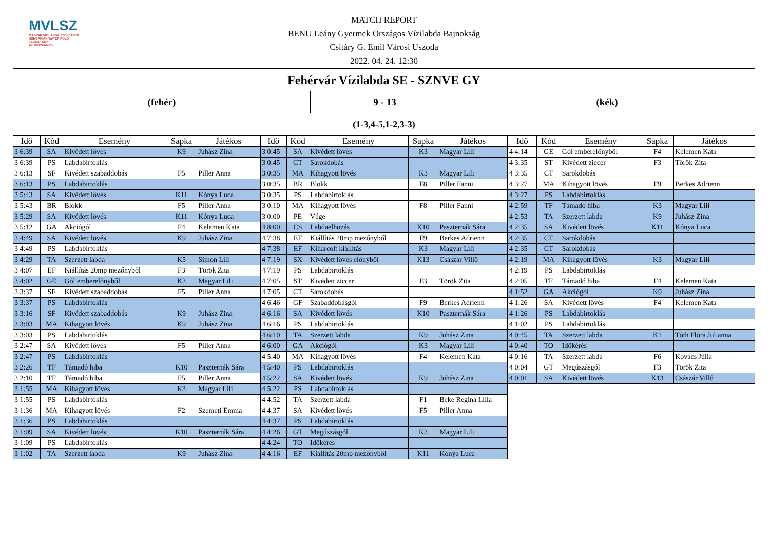MVLSZ
MAGYAR VÍZILABDA SZÖVETSÉG
HUNGARIAN WATER POLO FEDERATION
WATERPOLO.HU
MATCH REPORT
BENU Leány Gyermek Országos Vízilabda Bajnokság
Csitáry G. Emil Városi Uszoda
2022. 04. 24. 12:30
Fehérvár Vízilabda SE - SZNVE GY
(fehér) 9 - 13 (kék)
(1-3,4-5,1-2,3-3)
| Idő | Kód | Esemény | Sapka | Játékos |
| --- | --- | --- | --- | --- |
| 3 6:39 | SA | Kivédett lövés | K9 | Juhász Zina |
| 3 6:39 | PS | Labdabirtoklás | | |
| 3 6:13 | SF | Kivédett szabaddobás | F5 | Piller Anna |
| 3 6:13 | PS | Labdabirtoklás | | |
| 3 5:43 | SA | Kivédett lövés | K11 | Kónya Luca |
| 3 5:43 | BR | Blokk | F5 | Piller Anna |
| 3 5:29 | SA | Kivédett lövés | K11 | Kónya Luca |
| 3 5:12 | GA | Akciógól | F4 | Kelemen Kata |
| 3 4:49 | SA | Kivédett lövés | K9 | Juhász Zina |
| 3 4:49 | PS | Labdabirtoklás | | |
| 3 4:29 | TA | Szerzett labda | K5 | Simon Lili |
| 3 4:07 | EF | Kiállítás 20mp mezőnyből | F3 | Török Zita |
| 3 4:02 | GE | Gól emberelőnyből | K3 | Magyar Lili |
| 3 3:37 | SF | Kivédett szabaddobás | F5 | Piller Anna |
| 3 3:37 | PS | Labdabirtoklás | | |
| 3 3:16 | SF | Kivédett szabaddobás | K9 | Juhász Zina |
| 3 3:03 | MA | Kihagyott lövés | K9 | Juhász Zina |
| 3 3:03 | PS | Labdabirtoklás | | |
| 3 2:47 | SA | Kivédett lövés | F5 | Piller Anna |
| 3 2:47 | PS | Labdabirtoklás | | |
| 3 2:26 | TF | Támadó hiba | K10 | Paszternák Sára |
| 3 2:10 | TF | Támadó hiba | F5 | Piller Anna |
| 3 1:55 | MA | Kihagyott lövés | K3 | Magyar Lili |
| 3 1:55 | PS | Labdabirtoklás | | |
| 3 1:36 | MA | Kihagyott lövés | F2 | Szemeti Emma |
| 3 1:36 | PS | Labdabirtoklás | | |
| 3 1:09 | SA | Kivédett lövés | K10 | Paszternák Sára |
| 3 1:09 | PS | Labdabirtoklás | | |
| 3 1:02 | TA | Szerzett labda | K9 | Juhász Zina |
| Idő | Kód | Esemény | Sapka | Játékos |
| --- | --- | --- | --- | --- |
| 3 0:45 | SA | Kivédett lövés | K3 | Magyar Lili |
| 3 0:45 | CT | Sarokdobás | | |
| 3 0:35 | MA | Kihagyott lövés | K3 | Magyar Lili |
| 3 0:35 | BR | Blokk | F8 | Piller Fanni |
| 3 0:35 | PS | Labdabirtoklás | | |
| 3 0:10 | MA | Kihagyott lövés | F8 | Piller Fanni |
| 3 0:00 | PE | Vége | | |
| 4 8:00 | CS | Labdaelhozás | K10 | Paszternák Sára |
| 4 7:38 | EF | Kiállítás 20mp mezőnyből | F9 | Berkes Adrienn |
| 4 7:38 | EF | Kiharcolt kiállítás | K3 | Magyar Lili |
| 4 7:19 | SX | Kivédett lövés előnyből | K13 | Császár Villő |
| 4 7:19 | PS | Labdabirtoklás | | |
| 4 7:05 | ST | Kivédett ziccer | F3 | Török Zita |
| 4 7:05 | CT | Sarokdobás | | |
| 4 6:46 | GF | Szabaddobásgól | F9 | Berkes Adrienn |
| 4 6:16 | SA | Kivédett lövés | K10 | Paszternák Sára |
| 4 6:16 | PS | Labdabirtoklás | | |
| 4 6:10 | TA | Szerzett labda | K9 | Juhász Zina |
| 4 6:00 | GA | Akciógól | K3 | Magyar Lili |
| 4 5:40 | MA | Kihagyott lövés | F4 | Kelemen Kata |
| 4 5:40 | PS | Labdabirtoklás | | |
| 4 5:22 | SA | Kivédett lövés | K9 | Juhász Zina |
| 4 5:22 | PS | Labdabirtoklás | | |
| 4 4:52 | TA | Szerzett labda | F1 | Beke Regina Lilla |
| 4 4:37 | SA | Kivédett lövés | F5 | Piller Anna |
| 4 4:37 | PS | Labdabirtoklás | | |
| 4 4:26 | GT | Megúszásgól | K3 | Magyar Lili |
| 4 4:24 | TO | Időkérés | | |
| 4 4:16 | EF | Kiállítás 20mp mezőnyből | K11 | Kónya Luca |
| Idő | Kód | Esemény | Sapka | Játékos |
| --- | --- | --- | --- | --- |
| 4 4:14 | GE | Gól emberelőnyből | F4 | Kelemen Kata |
| 4 3:35 | ST | Kivédett ziccer | F3 | Török Zita |
| 4 3:35 | CT | Sarokdobás | | |
| 4 3:27 | MA | Kihagyott lövés | F9 | Berkes Adrienn |
| 4 3:27 | PS | Labdabirtoklás | | |
| 4 2:59 | TF | Támadó hiba | K3 | Magyar Lili |
| 4 2:53 | TA | Szerzett labda | K9 | Juhász Zina |
| 4 2:35 | SA | Kivédett lövés | K11 | Kónya Luca |
| 4 2:35 | CT | Sarokdobás | | |
| 4 2:35 | CT | Sarokdobás | | |
| 4 2:19 | MA | Kihagyott lövés | K3 | Magyar Lili |
| 4 2:19 | PS | Labdabirtoklás | | |
| 4 2:05 | TF | Támadó hiba | F4 | Kelemen Kata |
| 4 1:52 | GA | Akciógól | K9 | Juhász Zina |
| 4 1:26 | SA | Kivédett lövés | F4 | Kelemen Kata |
| 4 1:26 | PS | Labdabirtoklás | | |
| 4 1:02 | PS | Labdabirtoklás | | |
| 4 0:45 | TA | Szerzett labda | K1 | Tóth Flóra Julianna |
| 4 0:40 | TO | Időkérés | | |
| 4 0:16 | TA | Szerzett labda | F6 | Kovács Júlia |
| 4 0:04 | GT | Megúszásgól | F3 | Török Zita |
| 4 0:01 | SA | Kivédett lövés | K13 | Császár Villő |